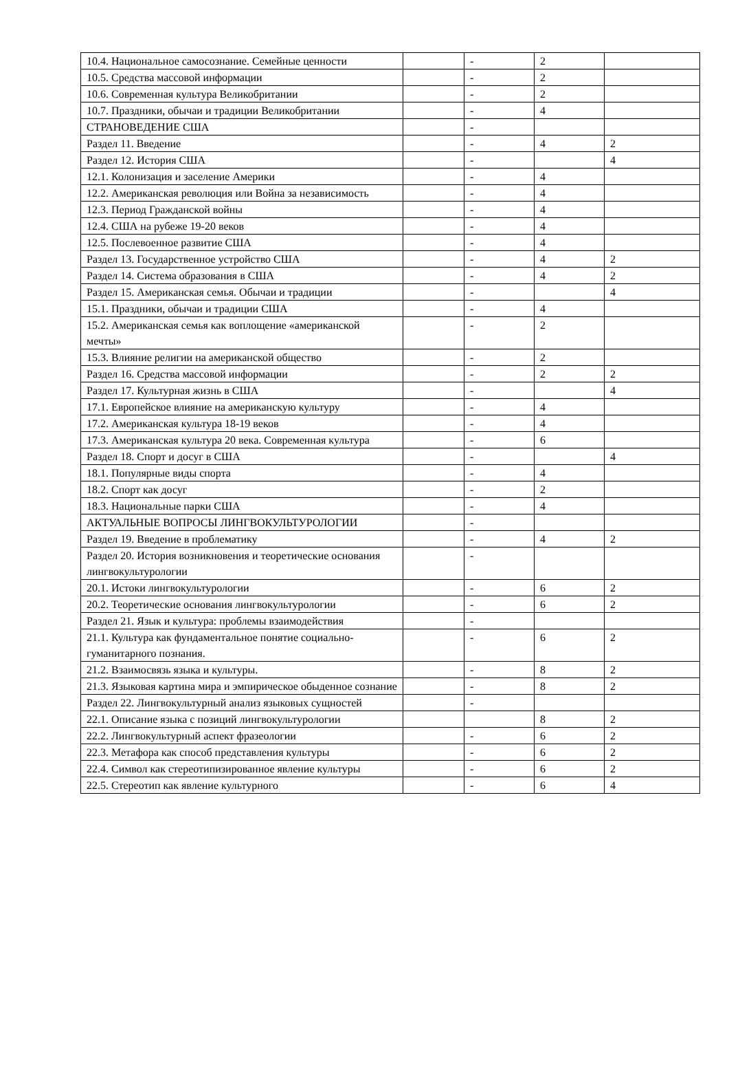| 10.4. Национальное самосознание. Семейные ценности | | - | 2 | |
| 10.5. Средства массовой информации | | - | 2 | |
| 10.6. Современная культура Великобритании | | - | 2 | |
| 10.7. Праздники, обычаи и традиции Великобритании | | - | 4 | |
| СТРАНОВЕДЕНИЕ США | | - | | |
| Раздел 11. Введение | | - | 4 | 2 |
| Раздел 12. История США | | - | | 4 |
| 12.1. Колонизация и заселение Америки | | - | 4 | |
| 12.2. Американская революция или Война за независимость | | - | 4 | |
| 12.3. Период Гражданской войны | | - | 4 | |
| 12.4. США на рубеже 19-20 веков | | - | 4 | |
| 12.5. Послевоенное развитие США | | - | 4 | |
| Раздел 13. Государственное устройство США | | - | 4 | 2 |
| Раздел 14. Система образования в США | | - | 4 | 2 |
| Раздел 15. Американская семья. Обычаи и традиции | | - | | 4 |
| 15.1. Праздники, обычаи и традиции США | | - | 4 | |
| 15.2. Американская семья как воплощение «американской мечты» | | - | 2 | |
| 15.3. Влияние религии на американской общество | | - | 2 | |
| Раздел 16. Средства массовой информации | | - | 2 | 2 |
| Раздел 17. Культурная жизнь в США | | - | | 4 |
| 17.1. Европейское влияние на американскую культуру | | - | 4 | |
| 17.2. Американская культура 18-19 веков | | - | 4 | |
| 17.3. Американская культура 20 века. Современная культура | | - | 6 | |
| Раздел 18. Спорт и досуг в США | | - | | 4 |
| 18.1. Популярные виды спорта | | - | 4 | |
| 18.2. Спорт как досуг | | - | 2 | |
| 18.3. Национальные парки США | | - | 4 | |
| АКТУАЛЬНЫЕ ВОПРОСЫ ЛИНГВОКУЛЬТУРОЛОГИИ | | - | | |
| Раздел 19. Введение в проблематику | | - | 4 | 2 |
| Раздел 20. История возникновения и теоретические основания лингвокультурологии | | - | | |
| 20.1. Истоки лингвокультурологии | | - | 6 | 2 |
| 20.2. Теоретические основания лингвокультурологии | | - | 6 | 2 |
| Раздел 21. Язык и культура: проблемы взаимодействия | | - | | |
| 21.1. Культура как фундаментальное понятие социально-гуманитарного познания. | | - | 6 | 2 |
| 21.2. Взаимосвязь языка и культуры. | | - | 8 | 2 |
| 21.3. Языковая картина мира и эмпирическое обыденное сознание | | - | 8 | 2 |
| Раздел 22. Лингвокультурный анализ языковых сущностей | | - | | |
| 22.1. Описание языка с позиций лингвокультурологии | | | 8 | 2 |
| 22.2. Лингвокультурный аспект фразеологии | | - | 6 | 2 |
| 22.3. Метафора как способ представления культуры | | - | 6 | 2 |
| 22.4. Символ как стереотипизированное явление культуры | | - | 6 | 2 |
| 22.5. Стереотип как явление культурного | | - | 6 | 4 |